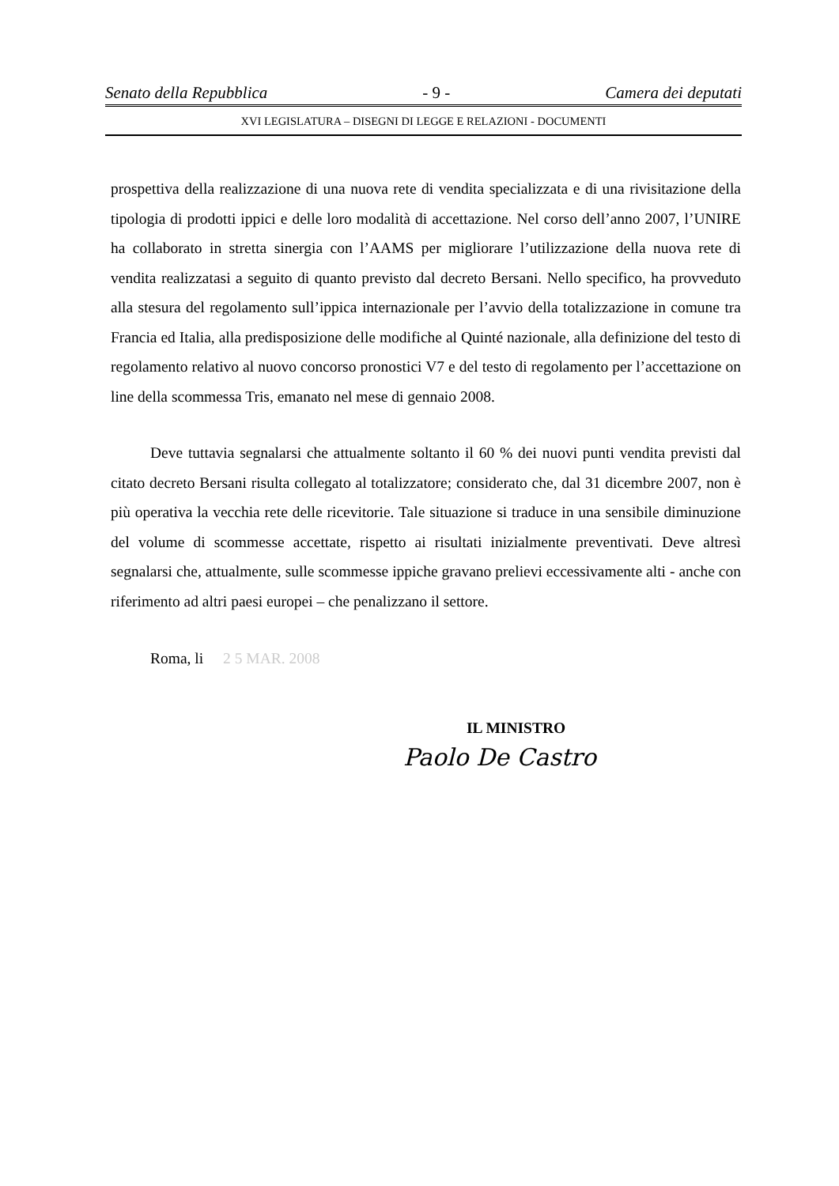Senato della Repubblica - 9 - Camera dei deputati
XVI LEGISLATURA – DISEGNI DI LEGGE E RELAZIONI - DOCUMENTI
prospettiva della realizzazione di una nuova rete di vendita specializzata e di una rivisitazione della tipologia di prodotti ippici e delle loro modalità di accettazione. Nel corso dell’anno 2007, l’UNIRE ha collaborato in stretta sinergia con l’AAMS per migliorare l’utilizzazione della nuova rete di vendita realizzatasi a seguito di quanto previsto dal decreto Bersani. Nello specifico, ha provveduto alla stesura del regolamento sull’ippica internazionale per l’avvio della totalizzazione in comune tra Francia ed Italia, alla predisposizione delle modifiche al Quinté nazionale, alla definizione del testo di regolamento relativo al nuovo concorso pronostici V7 e del testo di regolamento per l’accettazione on line della scommessa Tris, emanato nel mese di gennaio 2008.
Deve tuttavia segnalarsi che attualmente soltanto il 60 % dei nuovi punti vendita previsti dal citato decreto Bersani risulta collegato al totalizzatore; considerato che, dal 31 dicembre 2007, non è più operativa la vecchia rete delle ricevitorie. Tale situazione si traduce in una sensibile diminuzione del volume di scommesse accettate, rispetto ai risultati inizialmente preventivati. Deve altresì segnalarsi che, attualmente, sulle scommesse ippiche gravano prelievi eccessivamente alti - anche con riferimento ad altri paesi europei – che penalizzano il settore.
Roma, li 2 5 MAR. 2008
IL MINISTRO
Paolo De Castro